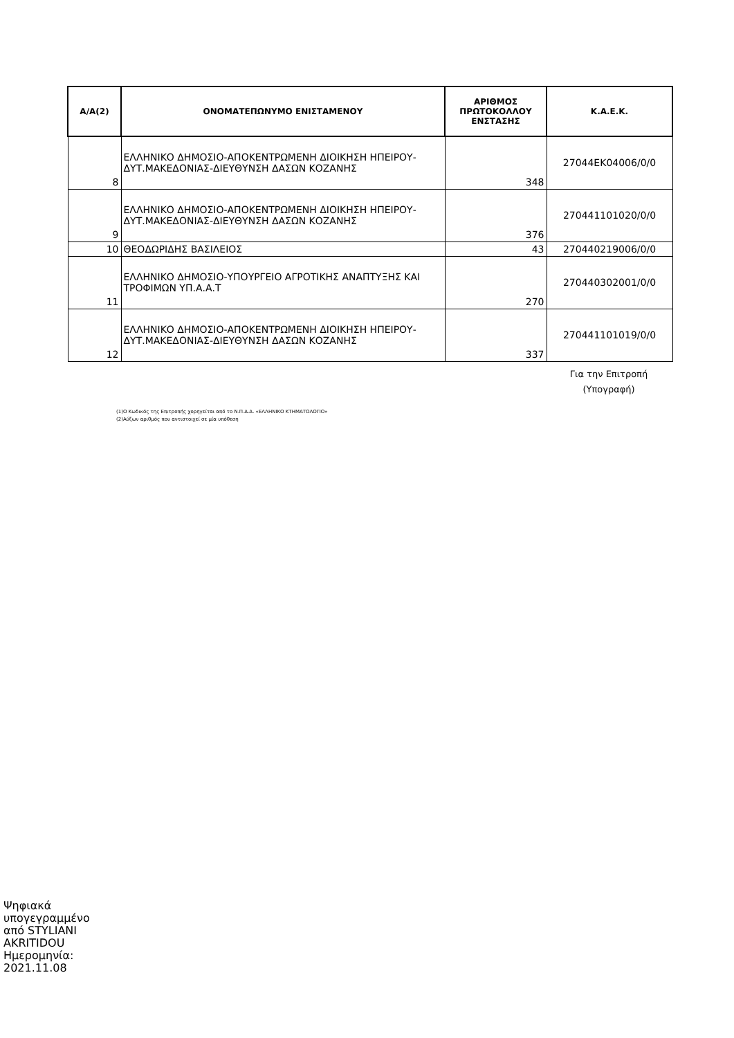| Α/Α(2) | ΟΝΟΜΑΤΕΠΩΝΥΜΟ ΕΝΙΣΤΑΜΕΝΟΥ | ΑΡΙΘΜΟΣ ΠΡΩΤΟΚΟΛΛΟΥ ΕΝΣΤΑΣΗΣ | Κ.Α.Ε.Κ. |
| --- | --- | --- | --- |
| 8 | ΕΛΛΗΝΙΚΟ ΔΗΜΟΣΙΟ-ΑΠΟΚΕΝΤΡΩΜΕΝΗ ΔΙΟΙΚΗΣΗ ΗΠΕΙΡΟΥ-ΔΥΤ.ΜΑΚΕΔΟΝΙΑΣ-ΔΙΕΥΘΥΝΣΗ ΔΑΣΩΝ ΚΟΖΑΝΗΣ | 348 | 27044ΕΚ04006/0/0 |
| 9 | ΕΛΛΗΝΙΚΟ ΔΗΜΟΣΙΟ-ΑΠΟΚΕΝΤΡΩΜΕΝΗ ΔΙΟΙΚΗΣΗ ΗΠΕΙΡΟΥ-ΔΥΤ.ΜΑΚΕΔΟΝΙΑΣ-ΔΙΕΥΘΥΝΣΗ ΔΑΣΩΝ ΚΟΖΑΝΗΣ | 376 | 270441101020/0/0 |
| 10 | ΘΕΟΔΩΡΙΔΗΣ ΒΑΣΙΛΕΙΟΣ | 43 | 270440219006/0/0 |
| 11 | ΕΛΛΗΝΙΚΟ ΔΗΜΟΣΙΟ-ΥΠΟΥΡΓΕΙΟ ΑΓΡΟΤΙΚΗΣ ΑΝΑΠΤΥΞΗΣ ΚΑΙ ΤΡΟΦΙΜΩΝ ΥΠ.Α.Α.Τ | 270 | 270440302001/0/0 |
| 12 | ΕΛΛΗΝΙΚΟ ΔΗΜΟΣΙΟ-ΑΠΟΚΕΝΤΡΩΜΕΝΗ ΔΙΟΙΚΗΣΗ ΗΠΕΙΡΟΥ-ΔΥΤ.ΜΑΚΕΔΟΝΙΑΣ-ΔΙΕΥΘΥΝΣΗ ΔΑΣΩΝ ΚΟΖΑΝΗΣ | 337 | 270441101019/0/0 |
Για την Επιτροπή
(Υπογραφή)
(1)Ο Κωδικός της Επιτροπής χορηγείται από το Ν.Π.Δ.Δ. «ΕΛΛΗΝΙΚΟ ΚΤΗΜΑΤΟΛΟΓΙΟ»
(2)Αύξων αριθμός που αντιστοιχεί σε μία υπόθεση
Ψηφιακά
υπογεγραμμένο
από STYLIANI
AKRITIDOU
Ημερομηνία:
2021.11.08